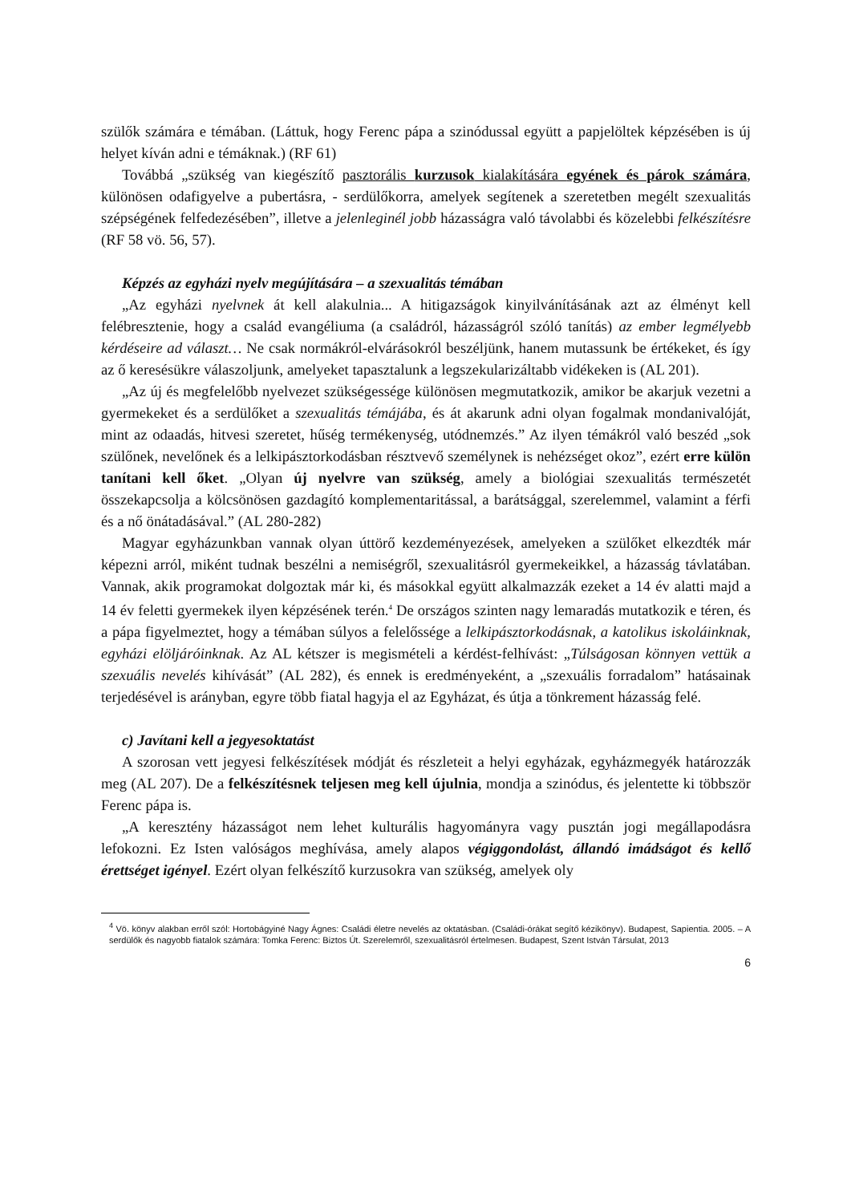szülők számára e témában. (Láttuk, hogy Ferenc pápa a szinódussal együtt a papjelöltek képzésében is új helyet kíván adni e témáknak.) (RF 61)
Továbbá „szükség van kiegészítő pasztorális kurzusok kialakítására egyének és párok számára, különösen odafigyelve a pubertásra, - serdülőkorra, amelyek segítenek a szeretetben megélt szexualitás szépségének felfedezésében”, illetve a jelenleginél jobb házasságra való távolabbi és közelebbi felkészítésre (RF 58 vö. 56, 57).
Képzés az egyházi nyelv megújítására – a szexualitás témában
„Az egyházi nyelvnek át kell alakulnia... A hitigazságok kinyilvánításának azt az élményt kell felébresztenie, hogy a család evangéliuma (a családról, házasságról szóló tanítás) az ember legmélyebb kérdéseire ad választ… Ne csak normákról-elvárásokról beszéljünk, hanem mutassunk be értékeket, és így az ő keresésükre válaszoljunk, amelyeket tapasztalunk a legszekularizáltabb vidékeken is (AL 201).
„Az új és megfelelőbb nyelvezet szükségessége különösen megmutatkozik, amikor be akarjuk vezetni a gyermekeket és a serdülőket a szexualitás témájába, és át akarunk adni olyan fogalmak mondanivalóját, mint az odaadás, hitvesi szeretet, hűség termékenység, utódnemzés.” Az ilyen témákról való beszéd „sok szülőnek, nevelőnek és a lelkipásztorkodásban résztvevő személynek is nehézséget okoz”, ezért erre külön tanítani kell őket. „Olyan új nyelvre van szükség, amely a biológiai szexualitás természetét összekapcsolja a kölcsönösen gazdagító komplementaritással, a barátsággal, szerelemmel, valamint a férfi és a nő önátadásával.” (AL 280-282)
Magyar egyházunkban vannak olyan úttörő kezdeményezések, amelyeken a szülőket elkezdték már képezni arról, miként tudnak beszélni a nemiségről, szexualitásról gyermekeikkel, a házasság távlatában. Vannak, akik programokat dolgoztak már ki, és másokkal együtt alkalmazzák ezeket a 14 év alatti majd a 14 év feletti gyermekek ilyen képzésének terén.<sup>4</sup> De országos szinten nagy lemaradás mutatkozik e téren, és a pápa figyelmeztet, hogy a témában súlyos a felelőssége a lelkipásztorkodásnak, a katolikus iskoláinknak, egyházi elöljáróinknak. Az AL kétszer is megismételi a kérdést-felhívást: „Túlságosan könnyen vettük a szexuális nevelés kihívását” (AL 282), és ennek is eredményeként, a „szexuális forradalom” hatásainak terjedésével is arányban, egyre több fiatal hagyja el az Egyházat, és útja a tönkrement házasság felé.
c) Javítani kell a jegyesoktatást
A szorosan vett jegyesi felkészítések módját és részleteit a helyi egyházak, egyházmegyék határozzák meg (AL 207). De a felkészítésnek teljesen meg kell újulnia, mondja a szinódus, és jelentette ki többször Ferenc pápa is.
„A keresztény házasságot nem lehet kulturális hagyományra vagy pusztán jogi megállapodásra lefokozni. Ez Isten valóságos meghívása, amely alapos végiggondolást, állandó imádságot és kellő érettséget igényel. Ezért olyan felkészítő kurzusokra van szükség, amelyek oly
<sup>4</sup> Vö. könyv alakban erről szól: Hortobágyiné Nagy Ágnes: Családi életre nevelés az oktatásban. (Családi-órákat segítő kézikönyv). Budapest, Sapientia. 2005. – A serdülők és nagyobb fiatalok számára: Tomka Ferenc: Biztos Út. Szerelemről, szexualitásról értelmesen. Budapest, Szent István Társulat, 2013
6